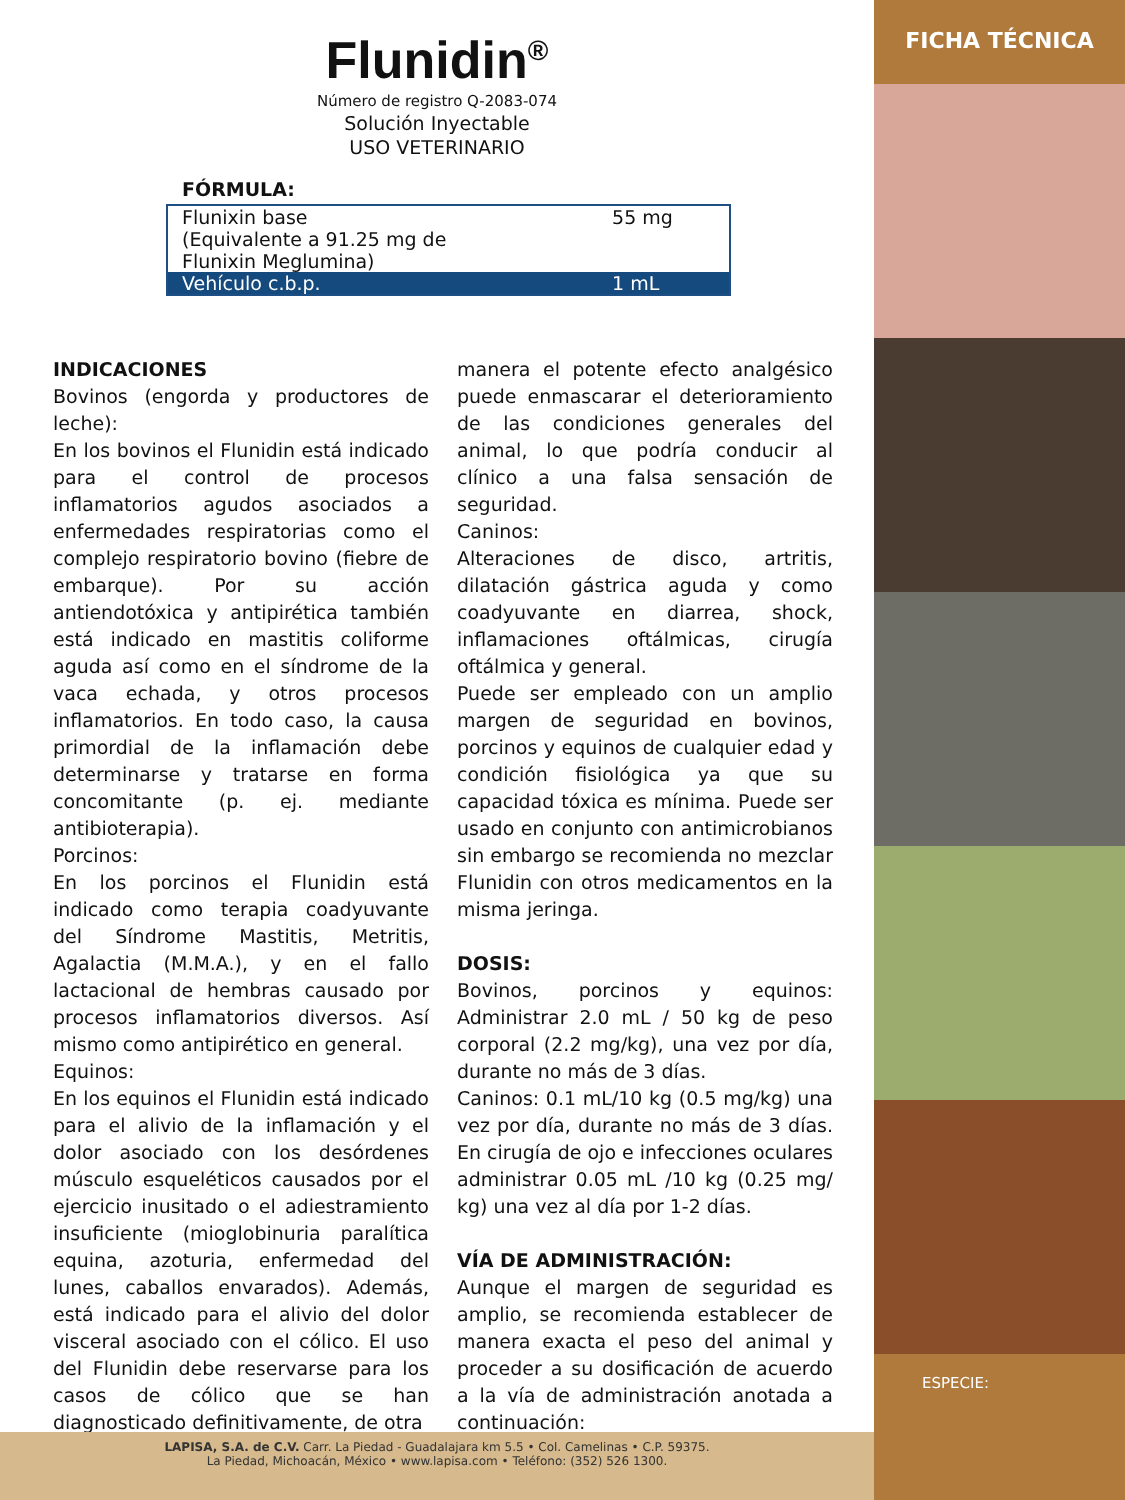Flunidin<sup>®</sup>
Número de registro Q-2083-074
Solución Inyectable
USO VETERINARIO
FÓRMULA:
| Flunixin base (Equivalente a 91.25 mg de Flunixin Meglumina) | 55 mg |
| Vehículo c.b.p. | 1 mL |
INDICACIONES
Bovinos (engorda y productores de leche):
En los bovinos el Flunidin está indicado para el control de procesos inflamatorios agudos asociados a enfermedades respiratorias como el complejo respiratorio bovino (fiebre de embarque). Por su acción antiendotóxica y antipirética también está indicado en mastitis coliforme aguda así como en el síndrome de la vaca echada, y otros procesos inflamatorios. En todo caso, la causa primordial de la inflamación debe determinarse y tratarse en forma concomitante (p. ej. mediante antibioterapia).
Porcinos:
En los porcinos el Flunidin está indicado como terapia coadyuvante del Síndrome Mastitis, Metritis, Agalactia (M.M.A.), y en el fallo lactacional de hembras causado por procesos inflamatorios diversos. Así mismo como antipirético en general.
Equinos:
En los equinos el Flunidin está indicado para el alivio de la inflamación y el dolor asociado con los desórdenes músculo esqueléticos causados por el ejercicio inusitado o el adiestramiento insuficiente (mioglobinuria paralítica equina, azoturia, enfermedad del lunes, caballos envarados). Además, está indicado para el alivio del dolor visceral asociado con el cólico. El uso del Flunidin debe reservarse para los casos de cólico que se han diagnosticado definitivamente, de otra
manera el potente efecto analgésico puede enmascarar el deterioramiento de las condiciones generales del animal, lo que podría conducir al clínico a una falsa sensación de seguridad.
Caninos:
Alteraciones de disco, artritis, dilatación gástrica aguda y como coadyuvante en diarrea, shock, inflamaciones oftálmicas, cirugía oftálmica y general.
Puede ser empleado con un amplio margen de seguridad en bovinos, porcinos y equinos de cualquier edad y condición fisiológica ya que su capacidad tóxica es mínima. Puede ser usado en conjunto con antimicrobianos sin embargo se recomienda no mezclar Flunidin con otros medicamentos en la misma jeringa.
DOSIS:
Bovinos, porcinos y equinos: Administrar 2.0 mL / 50 kg de peso corporal (2.2 mg/kg), una vez por día, durante no más de 3 días.
Caninos: 0.1 mL/10 kg (0.5 mg/kg) una vez por día, durante no más de 3 días. En cirugía de ojo e infecciones oculares administrar 0.05 mL /10 kg (0.25 mg/ kg) una vez al día por 1-2 días.
VÍA DE ADMINISTRACIÓN:
Aunque el margen de seguridad es amplio, se recomienda establecer de manera exacta el peso del animal y proceder a su dosificación de acuerdo a la vía de administración anotada a continuación:
LAPISA, S.A. de C.V. Carr. La Piedad - Guadalajara km 5.5 • Col. Camelinas • C.P. 59375.
La Piedad, Michoacán, México • www.lapisa.com • Teléfono: (352) 526 1300.
FICHA TÉCNICA
ESPECIE: